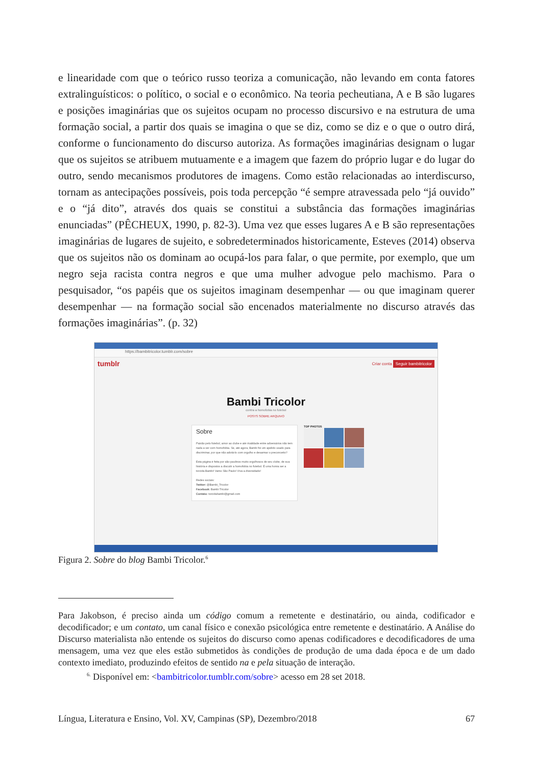e linearidade com que o teórico russo teoriza a comunicação, não levando em conta fatores extralinguísticos: o político, o social e o econômico. Na teoria pecheutiana, A e B são lugares e posições imaginárias que os sujeitos ocupam no processo discursivo e na estrutura de uma formação social, a partir dos quais se imagina o que se diz, como se diz e o que o outro dirá, conforme o funcionamento do discurso autoriza. As formações imaginárias designam o lugar que os sujeitos se atribuem mutuamente e a imagem que fazem do próprio lugar e do lugar do outro, sendo mecanismos produtores de imagens. Como estão relacionadas ao interdiscurso, tornam as antecipações possíveis, pois toda percepção “é sempre atravessada pelo “já ouvido” e o “já dito”, através dos quais se constitui a substância das formações imaginárias enunciadas” (PÊCHEUX, 1990, p. 82-3). Uma vez que esses lugares A e B são representações imaginárias de lugares de sujeito, e sobredeterminados historicamente, Esteves (2014) observa que os sujeitos não os dominam ao ocupá-los para falar, o que permite, por exemplo, que um negro seja racista contra negros e que uma mulher advogue pelo machismo. Para o pesquisador, “os papéis que os sujeitos imaginam desempenhar — ou que imaginam querer desempenhar — na formação social são encenados materialmente no discurso através das formações imaginárias”. (p. 32)
https://bambitricolor.tumblr.com/sobre
tumblr Criar conta Seguir bambitricolor
Bambi Tricolor
contra a homofobia no futebol
POSTS SOBRE ARQUIVO
Sobre
Paixão pelo futebol, amor ao clube e até rivalidade entre adversários não tem nada a ver com homofobia. Se, até agora, Bambi foi um apelido usado para discriminar, por que não adotá-lo com orgulho e desarmar o preconceito?
Esta página é feita por são-paulinos muito orgulhosos de seu clube, de sua história e dispostos a discutir a homofobia no futebol. É uma honra ser a torcida Bambi! Vamo São Paulo! Viva a diversidade!
Redes sociais:
Twitter: @Bambi_Tricolor
Facebook: Bambi Tricolor
Contato: torcidabambi@gmail.com
TOP PHOTOS
Figura 2. Sobre do blog Bambi Tricolor.<sup>6</sup>
Para Jakobson, é preciso ainda um código comum a remetente e destinatário, ou ainda, codificador e decodificador; e um contato, um canal físico e conexão psicológica entre remetente e destinatário. A Análise do Discurso materialista não entende os sujeitos do discurso como apenas codificadores e decodificadores de uma mensagem, uma vez que eles estão submetidos às condições de produção de uma dada época e de um dado contexto imediato, produzindo efeitos de sentido na e pela situação de interação.
<sup>6.</sup> Disponível em: <bambitricolor.tumblr.com/sobre> acesso em 28 set 2018.
Língua, Literatura e Ensino, Vol. XV, Campinas (SP), Dezembro/2018 67